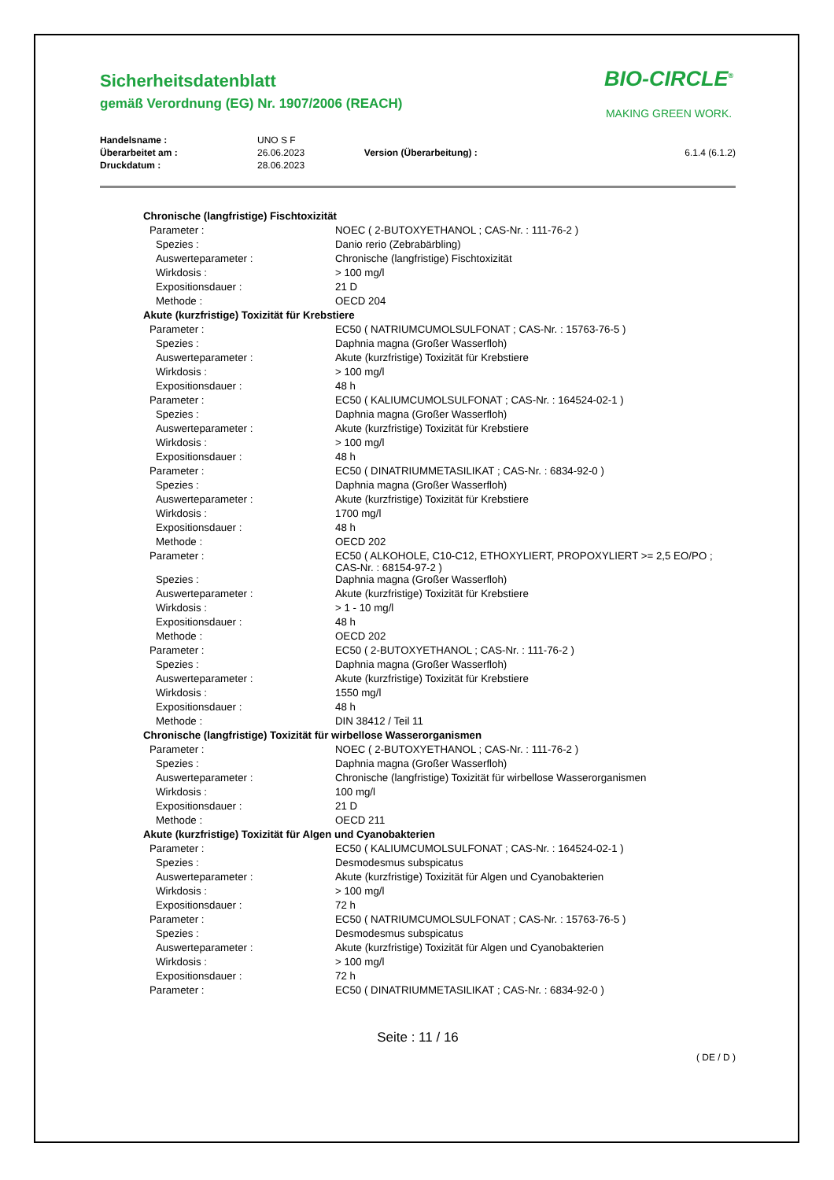Sicherheitsdatenblatt
gemäß Verordnung (EG) Nr. 1907/2006 (REACH)
BIO-CIRCLE<sup>®</sup>
MAKING GREEN WORK.
| Handelsname : | UNO S F | | |
| Überarbeitet am : | 26.06.2023 | Version (Überarbeitung) : | 6.1.4 (6.1.2) |
| Druckdatum : | 28.06.2023 | | |
| Chronische (langfristige) Fischtoxizität | |
| Parameter : | NOEC ( 2-BUTOXYETHANOL ; CAS-Nr. : 111-76-2 ) |
| Spezies : | Danio rerio (Zebrabärbling) |
| Auswerteparameter : | Chronische (langfristige) Fischtoxizität |
| Wirkdosis : | > 100 mg/l |
| Expositionsdauer : | 21 D |
| Methode : | OECD 204 |
| Akute (kurzfristige) Toxizität für Krebstiere | |
| Parameter : | EC50 ( NATRIUMCUMOLSULFONAT ; CAS-Nr. : 15763-76-5 ) |
| Spezies : | Daphnia magna (Großer Wasserfloh) |
| Auswerteparameter : | Akute (kurzfristige) Toxizität für Krebstiere |
| Wirkdosis : | > 100 mg/l |
| Expositionsdauer : | 48 h |
| Parameter : | EC50 ( KALIUMCUMOLSULFONAT ; CAS-Nr. : 164524-02-1 ) |
| Spezies : | Daphnia magna (Großer Wasserfloh) |
| Auswerteparameter : | Akute (kurzfristige) Toxizität für Krebstiere |
| Wirkdosis : | > 100 mg/l |
| Expositionsdauer : | 48 h |
| Parameter : | EC50 ( DINATRIUMMETASILIKAT ; CAS-Nr. : 6834-92-0 ) |
| Spezies : | Daphnia magna (Großer Wasserfloh) |
| Auswerteparameter : | Akute (kurzfristige) Toxizität für Krebstiere |
| Wirkdosis : | 1700 mg/l |
| Expositionsdauer : | 48 h |
| Methode : | OECD 202 |
| Parameter : | EC50 ( ALKOHOLE, C10-C12, ETHOXYLIERT, PROPOXYLIERT >= 2,5 EO/PO ; CAS-Nr. : 68154-97-2 ) |
| Spezies : | Daphnia magna (Großer Wasserfloh) |
| Auswerteparameter : | Akute (kurzfristige) Toxizität für Krebstiere |
| Wirkdosis : | > 1 - 10 mg/l |
| Expositionsdauer : | 48 h |
| Methode : | OECD 202 |
| Parameter : | EC50 ( 2-BUTOXYETHANOL ; CAS-Nr. : 111-76-2 ) |
| Spezies : | Daphnia magna (Großer Wasserfloh) |
| Auswerteparameter : | Akute (kurzfristige) Toxizität für Krebstiere |
| Wirkdosis : | 1550 mg/l |
| Expositionsdauer : | 48 h |
| Methode : | DIN 38412 / Teil 11 |
| Chronische (langfristige) Toxizität für wirbellose Wasserorganismen | |
| Parameter : | NOEC ( 2-BUTOXYETHANOL ; CAS-Nr. : 111-76-2 ) |
| Spezies : | Daphnia magna (Großer Wasserfloh) |
| Auswerteparameter : | Chronische (langfristige) Toxizität für wirbellose Wasserorganismen |
| Wirkdosis : | 100 mg/l |
| Expositionsdauer : | 21 D |
| Methode : | OECD 211 |
| Akute (kurzfristige) Toxizität für Algen und Cyanobakterien | |
| Parameter : | EC50 ( KALIUMCUMOLSULFONAT ; CAS-Nr. : 164524-02-1 ) |
| Spezies : | Desmodesmus subspicatus |
| Auswerteparameter : | Akute (kurzfristige) Toxizität für Algen und Cyanobakterien |
| Wirkdosis : | > 100 mg/l |
| Expositionsdauer : | 72 h |
| Parameter : | EC50 ( NATRIUMCUMOLSULFONAT ; CAS-Nr. : 15763-76-5 ) |
| Spezies : | Desmodesmus subspicatus |
| Auswerteparameter : | Akute (kurzfristige) Toxizität für Algen und Cyanobakterien |
| Wirkdosis : | > 100 mg/l |
| Expositionsdauer : | 72 h |
| Parameter : | EC50 ( DINATRIUMMETASILIKAT ; CAS-Nr. : 6834-92-0 ) |
Seite : 11 / 16
( DE / D )